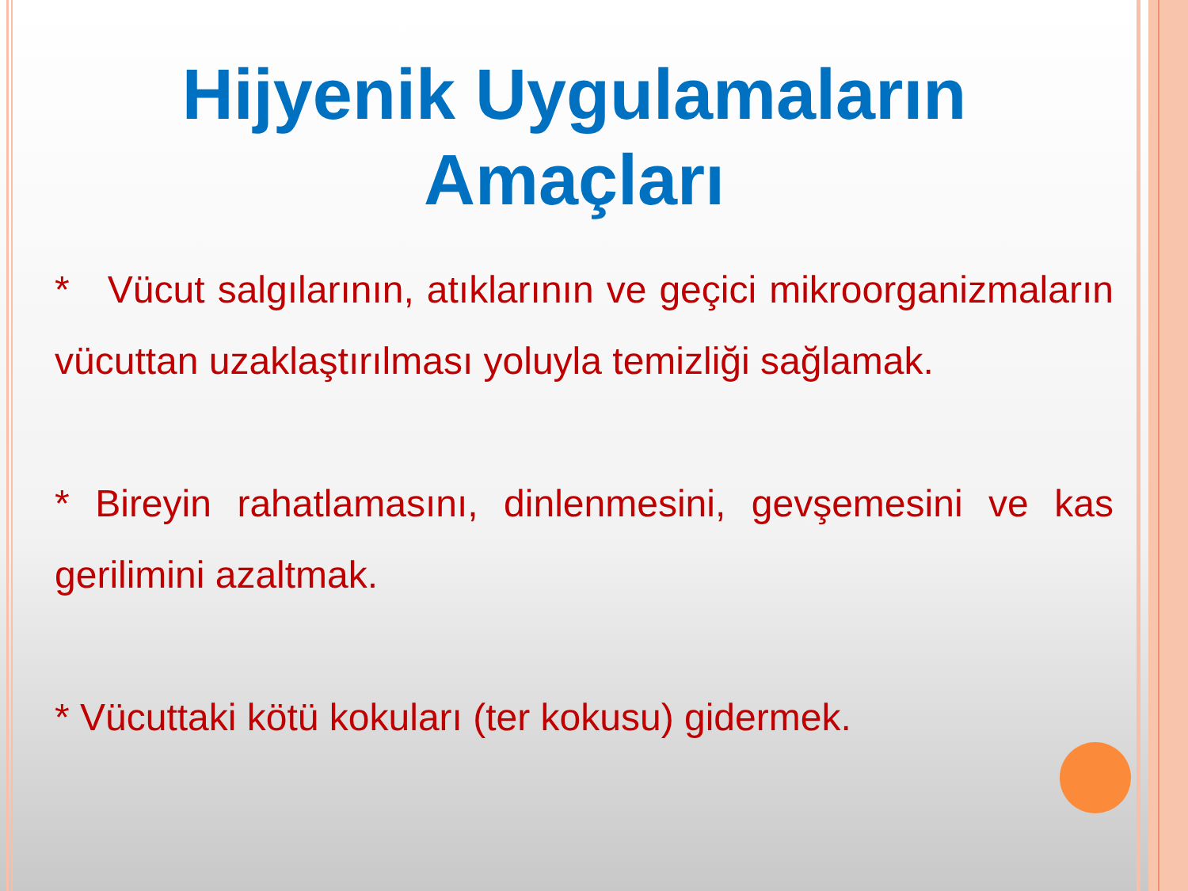Hijyenik Uygulamaların
Amaçları
* Vücut salgılarının, atıklarının ve geçici mikroorganizmaların vücuttan uzaklaştırılması yoluyla temizliği sağlamak.
* Bireyin rahatlamasını, dinlenmesini, gevşemesini ve kas gerilimini azaltmak.
* Vücuttaki kötü kokuları (ter kokusu) gidermek.